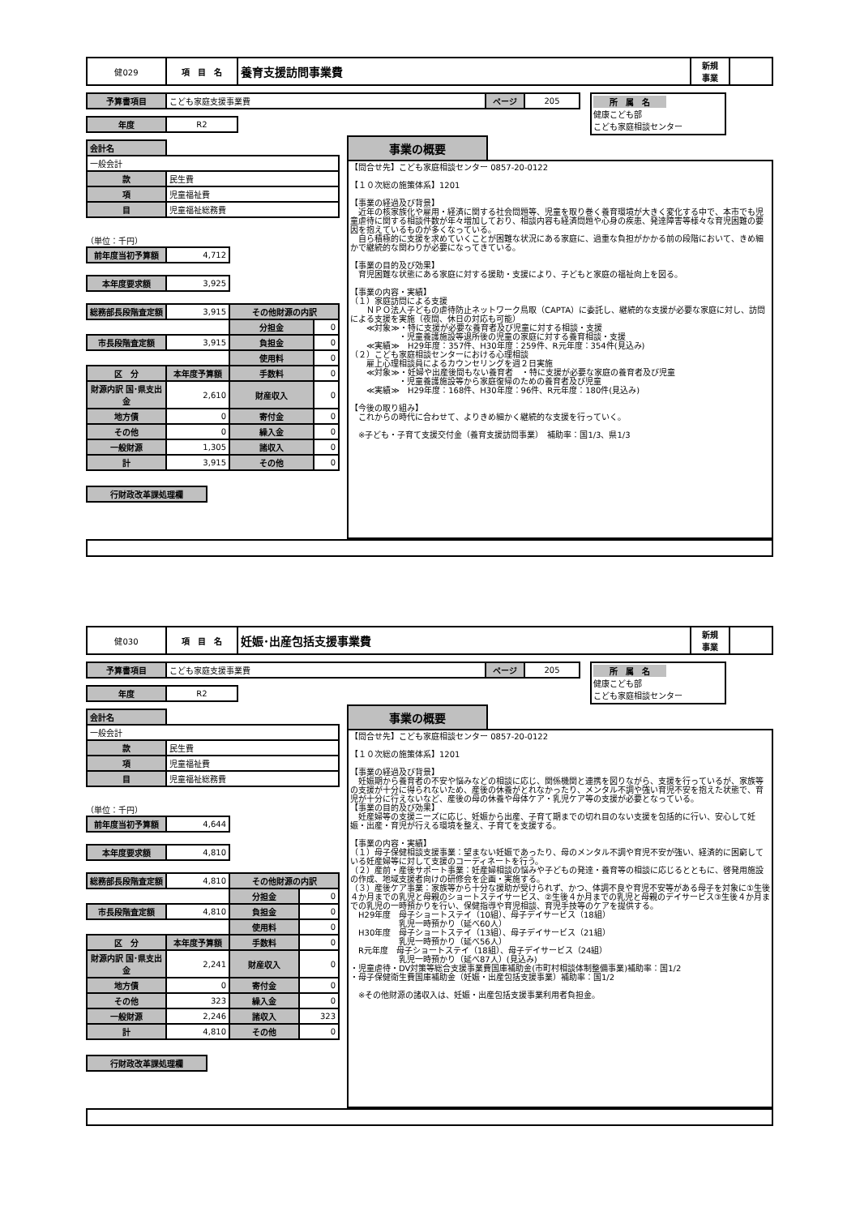| 健029 | 項 目 名 | 養育支援訪問事業費 | 新規 事業 | |
| 予算書項目 | こども家庭支援事業費 | ページ | 205 |
| 年度 | R2 |
| 会計名 | |
| 一般会計 | |
| 款 | 民生費 |
| 項 | 児童福祉費 |
| 目 | 児童福祉総務費 |
（単位：千円）
| 前年度当初予算額 | 4,712 | | |
| 本年度要求額 | 3,925 | | |
| 総務部長段階査定額 | 3,915 | その他財源の内訳 | |
| | | 分担金 | 0 |
| 市長段階査定額 | 3,915 | 負担金 | 0 |
| | | 使用料 | 0 |
| 区 分 | 本年度予算額 | 手数料 | 0 |
| 財源内訳 国･県支出金 | 2,610 | 財産収入 | 0 |
| 地方債 | 0 | 寄付金 | 0 |
| その他 | 0 | 繰入金 | 0 |
| 一般財源 | 1,305 | 諸収入 | 0 |
| 計 | 3,915 | その他 | 0 |
| 行財政改革課処理欄 |
所　属　名
健康こども部
こども家庭相談センター
事業の概要
【問合せ先】こども家庭相談センター 0857-20-0122 【１０次総の施策体系】1201 【事業の経過及び背景】 　近年の核家族化や雇用・経済に関する社会問題等、児童を取り巻く養育環境が大きく変化する中で、本市でも児童虐待に関する相談件数が年々増加しており、相談内容も経済問題や心身の疾患、発達障害等様々な育児困難の要因を抱えているものが多くなっている。 　自ら積極的に支援を求めていくことが困難な状況にある家庭に、過重な負担がかかる前の段階において、きめ細かで継続的な関わりが必要になってきている。 【事業の目的及び効果】 　育児困難な状態にある家庭に対する援助・支援により、子どもと家庭の福祉向上を図る。 【事業の内容・実績】 （１）家庭訪問による支援 　　ＮＰＯ法人子どもの虐待防止ネットワーク鳥取（CAPTA）に委託し、継続的な支援が必要な家庭に対し、訪問による支援を実施（夜間、休日の対応も可能） 　　≪対象≫・特に支援が必要な養育者及び児童に対する相談・支援 　　　　　　・児童養護施設等退所後の児童の家庭に対する養育相談・支援 　　≪実績≫　H29年度：357件、H30年度：259件、R元年度：354件(見込み) （２）こども家庭相談センターにおける心理相談 　　雇上心理相談員によるカウンセリングを週２日実施 　　≪対象≫・妊婦や出産後間もない養育者　・特に支援が必要な家庭の養育者及び児童 　　　　　　・児童養護施設等から家庭復帰のための養育者及び児童 　　≪実績≫　H29年度：168件、H30年度：96件、R元年度：180件(見込み) 【今後の取り組み】 　これからの時代に合わせて、よりきめ細かく継続的な支援を行っていく。 　※子ども・子育て支援交付金（養育支援訪問事業）　補助率：国1/3、県1/3
| 健030 | 項 目 名 | 妊娠･出産包括支援事業費 | 新規 事業 | |
| 予算書項目 | こども家庭支援事業費 | ページ | 205 |
| 年度 | R2 |
| 会計名 | |
| 一般会計 | |
| 款 | 民生費 |
| 項 | 児童福祉費 |
| 目 | 児童福祉総務費 |
（単位：千円）
| 前年度当初予算額 | 4,644 | | |
| 本年度要求額 | 4,810 | | |
| 総務部長段階査定額 | 4,810 | その他財源の内訳 | |
| | | 分担金 | 0 |
| 市長段階査定額 | 4,810 | 負担金 | 0 |
| | | 使用料 | 0 |
| 区 分 | 本年度予算額 | 手数料 | 0 |
| 財源内訳 国･県支出金 | 2,241 | 財産収入 | 0 |
| 地方債 | 0 | 寄付金 | 0 |
| その他 | 323 | 繰入金 | 0 |
| 一般財源 | 2,246 | 諸収入 | 323 |
| 計 | 4,810 | その他 | 0 |
| 行財政改革課処理欄 |
所　属　名
健康こども部
こども家庭相談センター
事業の概要
【問合せ先】こども家庭相談センター 0857-20-0122 【１０次総の施策体系】1201 【事業の経過及び背景】 　妊娠期から養育者の不安や悩みなどの相談に応じ、関係機関と連携を図りながら、支援を行っているが、家族等の支援が十分に得られないため、産後の休養がとれなかったり、メンタル不調や強い育児不安を抱えた状態で、育児が十分に行えないなど、産後の母の休養や母体ケア・乳児ケア等の支援が必要となっている。 【事業の目的及び効果】 　妊産婦等の支援ニーズに応じ、妊娠から出産、子育て期までの切れ目のない支援を包括的に行い、安心して妊娠・出産・育児が行える環境を整え、子育てを支援する。 【事業の内容・実績】 （１）母子保健相談支援事業：望まない妊娠であったり、母のメンタル不調や育児不安が強い、経済的に困窮している妊産婦等に対して支援のコーディネートを行う。 （２）産前・産後サポート事業：妊産婦相談の悩みや子どもの発達・養育等の相談に応じるとともに、啓発用施設の作成、地域支援者向けの研修会を企画・実施する。 （３）産後ケア事業：家族等から十分な援助が受けられず、かつ、体調不良や育児不安等がある母子を対象に①生後４か月までの乳児と母親のショートステイサービス、②生後４か月までの乳児と母親のデイサービス③生後４か月までの乳児の一時預かりを行い、保健指導や育児相談、育児手技等のケアを提供する。 　H29年度　母子ショートステイ（10組）、母子デイサービス（18組） 　　　　　　乳児一時預かり（延べ60人） 　H30年度　母子ショートステイ（13組）、母子デイサービス（21組） 　　　　　　乳児一時預かり（延べ56人） 　R元年度　母子ショートステイ（18組）、母子デイサービス（24組） 　　　　　　乳児一時預かり（延べ87人）(見込み) ・児童虐待・DV対策等総合支援事業費国庫補助金(市町村相談体制整備事業)補助率：国1/2 ・母子保健衛生費国庫補助金（妊娠・出産包括支援事業）補助率：国1/2 　※その他財源の諸収入は、妊娠・出産包括支援事業利用者負担金。